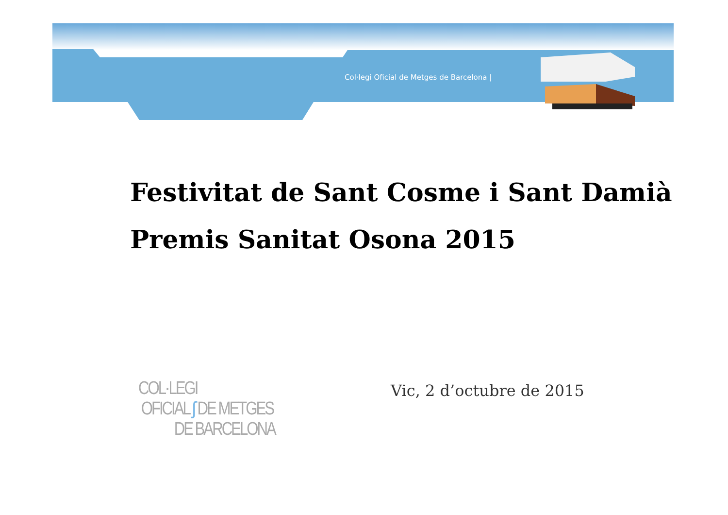Col·legi Oficial de Metges de Barcelona |
Festivitat de Sant Cosme i Sant Damià
Premis Sanitat Osona 2015
COL·LEGI
OFICIAL ʃ DE METGES
DE BARCELONA
Vic, 2 d’octubre de 2015